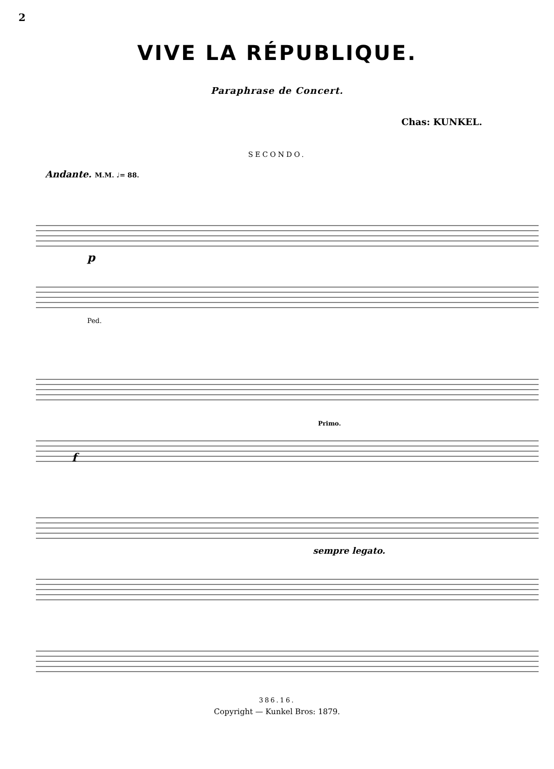2
VIVE LA RÉPUBLIQUE.
Paraphrase de Concert.
Chas: KUNKEL.
SECONDO.
Andante. M.M. ♩= 88.
p
f
Primo.
sempre legato.
Ped.
386.16.
Copyright — Kunkel Bros: 1879.